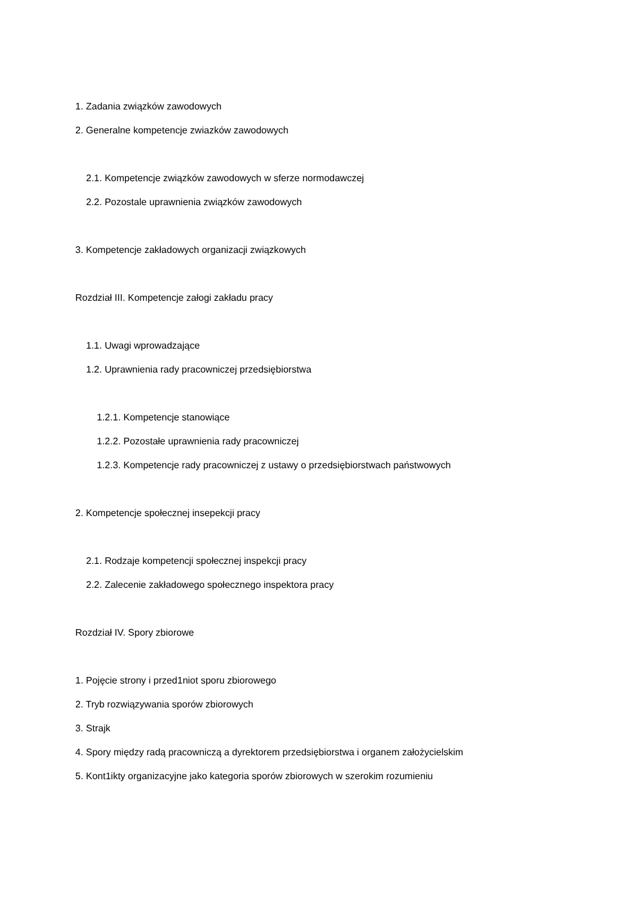1. Zadania związków zawodowych
2. Generalne kompetencje zwiazków zawodowych
2.1. Kompetencje związków zawodowych w sferze normodawczej
2.2. Pozostale uprawnienia związków zawodowych
3. Kompetencje zakładowych organizacji związkowych
Rozdział III. Kompetencje załogi zakładu pracy
1.1. Uwagi wprowadzające
1.2. Uprawnienia rady pracowniczej przedsiębiorstwa
1.2.1. Kompetencje stanowiące
1.2.2. Pozostałe uprawnienia rady pracowniczej
1.2.3. Kompetencje rady pracowniczej z ustawy o przedsiębiorstwach państwowych
2. Kompetencje społecznej insepekcji pracy
2.1. Rodzaje kompetencji społecznej inspekcji pracy
2.2. Zalecenie zakładowego społecznego inspektora pracy
Rozdział IV. Spory zbiorowe
1. Pojęcie strony i przed1niot sporu zbiorowego
2. Tryb rozwiązywania sporów zbiorowych
3. Strajk
4. Spory między radą pracowniczą a dyrektorem przedsiębiorstwa i organem założycielskim
5. Kont1ikty organizacyjne jako kategoria sporów zbiorowych w szerokim rozumieniu